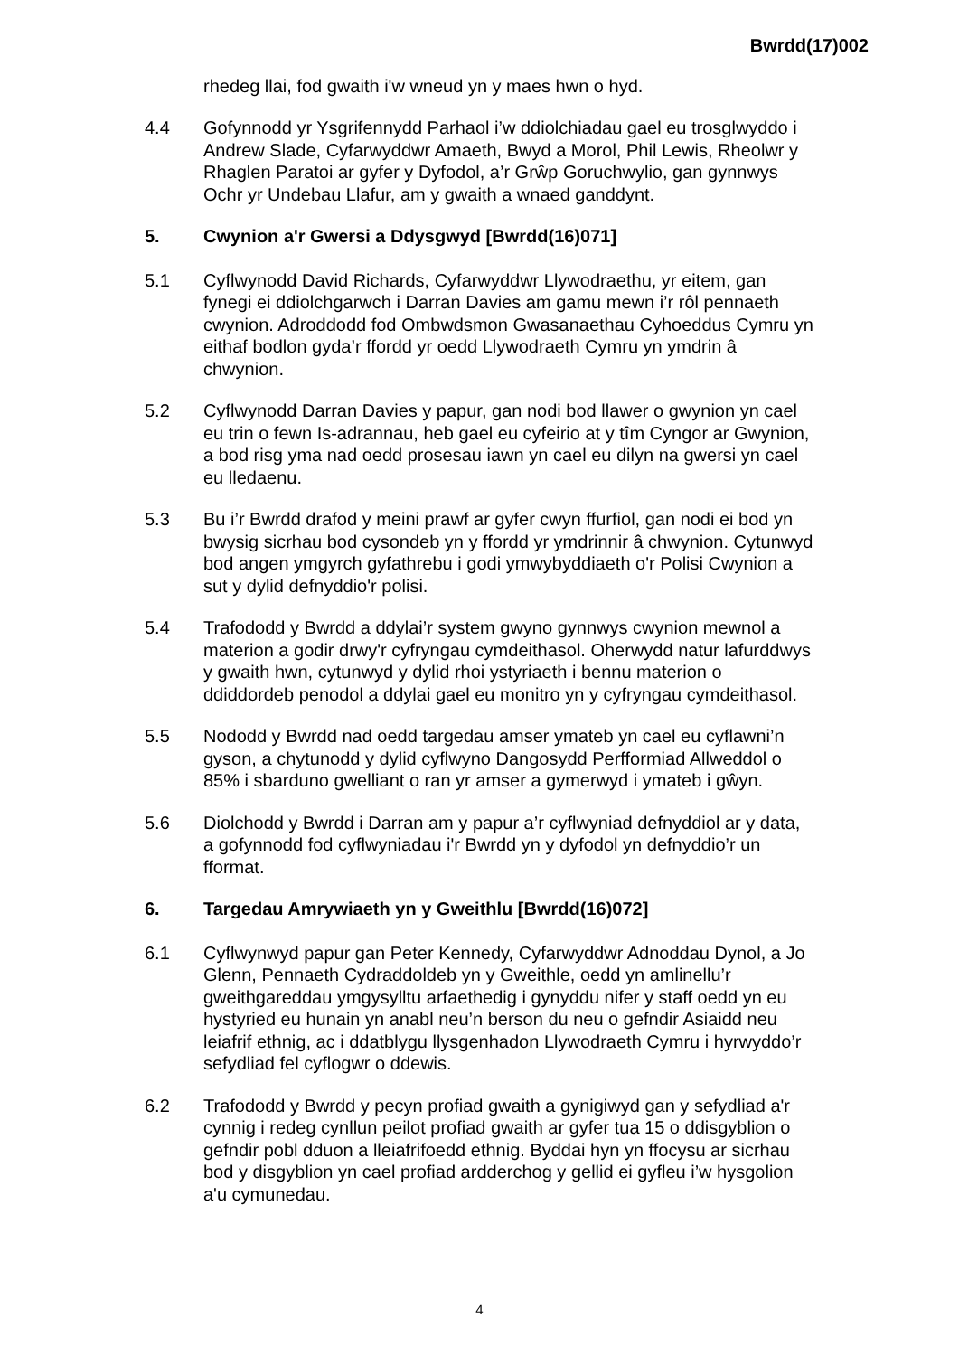Bwrdd(17)002
rhedeg llai, fod gwaith i'w wneud yn y maes hwn o hyd.
4.4 Gofynnodd yr Ysgrifennydd Parhaol i’w ddiolchiadau gael eu trosglwyddo i Andrew Slade, Cyfarwyddwr Amaeth, Bwyd a Morol, Phil Lewis, Rheolwr y Rhaglen Paratoi ar gyfer y Dyfodol, a’r Grŵp Goruchwylio, gan gynnwys Ochr yr Undebau Llafur, am y gwaith a wnaed ganddynt.
5. Cwynion a'r Gwersi a Ddysgwyd [Bwrdd(16)071]
5.1 Cyflwynodd David Richards, Cyfarwyddwr Llywodraethu, yr eitem, gan fynegi ei ddiolchgarwch i Darran Davies am gamu mewn i’r rôl pennaeth cwynion. Adroddodd fod Ombwdsmon Gwasanaethau Cyhoeddus Cymru yn eithaf bodlon gyda’r ffordd yr oedd Llywodraeth Cymru yn ymdrin â chwynion.
5.2 Cyflwynodd Darran Davies y papur, gan nodi bod llawer o gwynion yn cael eu trin o fewn Is-adrannau, heb gael eu cyfeirio at y tîm Cyngor ar Gwynion, a bod risg yma nad oedd prosesau iawn yn cael eu dilyn na gwersi yn cael eu lledaenu.
5.3 Bu i’r Bwrdd drafod y meini prawf ar gyfer cwyn ffurfiol, gan nodi ei bod yn bwysig sicrhau bod cysondeb yn y ffordd yr ymdrinnir â chwynion. Cytunwyd bod angen ymgyrch gyfathrebu i godi ymwybyddiaeth o'r Polisi Cwynion a sut y dylid defnyddio'r polisi.
5.4 Trafododd y Bwrdd a ddylai’r system gwyno gynnwys cwynion mewnol a materion a godir drwy'r cyfryngau cymdeithasol. Oherwydd natur lafurddwys y gwaith hwn, cytunwyd y dylid rhoi ystyriaeth i bennu materion o ddiddordeb penodol a ddylai gael eu monitro yn y cyfryngau cymdeithasol.
5.5 Nododd y Bwrdd nad oedd targedau amser ymateb yn cael eu cyflawni’n gyson, a chytunodd y dylid cyflwyno Dangosydd Perfformiad Allweddol o 85% i sbarduno gwelliant o ran yr amser a gymerwyd i ymateb i gŵyn.
5.6 Diolchodd y Bwrdd i Darran am y papur a’r cyflwyniad defnyddiol ar y data, a gofynnodd fod cyflwyniadau i'r Bwrdd yn y dyfodol yn defnyddio’r un fformat.
6. Targedau Amrywiaeth yn y Gweithlu [Bwrdd(16)072]
6.1 Cyflwynwyd papur gan Peter Kennedy, Cyfarwyddwr Adnoddau Dynol, a Jo Glenn, Pennaeth Cydraddoldeb yn y Gweithle, oedd yn amlinellu’r gweithgareddau ymgysylltu arfaethedig i gynyddu nifer y staff oedd yn eu hystyried eu hunain yn anabl neu’n berson du neu o gefndir Asiaidd neu leiafrif ethnig, ac i ddatblygu llysgenhadon Llywodraeth Cymru i hyrwyddo’r sefydliad fel cyflogwr o ddewis.
6.2 Trafododd y Bwrdd y pecyn profiad gwaith a gynigiwyd gan y sefydliad a'r cynnig i redeg cynllun peilot profiad gwaith ar gyfer tua 15 o ddisgyblion o gefndir pobl dduon a lleiafrifoedd ethnig. Byddai hyn yn ffocysu ar sicrhau bod y disgyblion yn cael profiad ardderchog y gellid ei gyfleu i’w hysgolion a'u cymunedau.
4